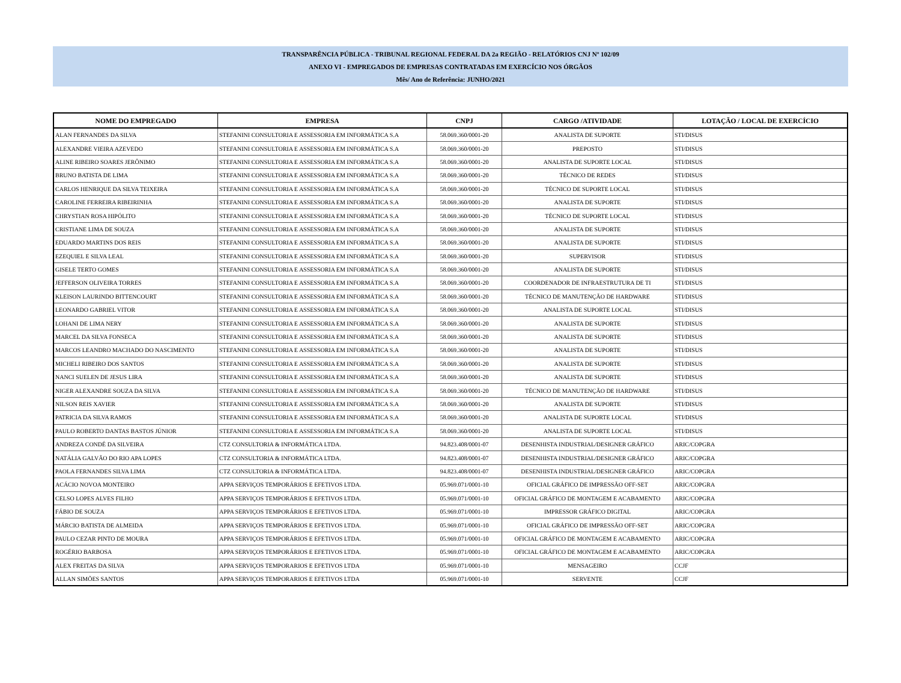TRANSPARÊNCIA PÚBLICA - TRIBUNAL REGIONAL FEDERAL DA 2a REGIÃO - RELATÓRIOS CNJ Nº 102/09
ANEXO VI - EMPREGADOS DE EMPRESAS CONTRATADAS EM EXERCÍCIO NOS ÓRGÃOS
Mês/ Ano de Referência: JUNHO/2021
| NOME DO EMPREGADO | EMPRESA | CNPJ | CARGO /ATIVIDADE | LOTAÇÃO / LOCAL DE EXERCÍCIO |
| --- | --- | --- | --- | --- |
| ALAN FERNANDES DA SILVA | STEFANINI CONSULTORIA E ASSESSORIA EM INFORMÁTICA S.A | 58.069.360/0001-20 | ANALISTA DE SUPORTE | STI/DISUS |
| ALEXANDRE VIEIRA AZEVEDO | STEFANINI CONSULTORIA E ASSESSORIA EM INFORMÁTICA S.A | 58.069.360/0001-20 | PREPOSTO | STI/DISUS |
| ALINE RIBEIRO SOARES JERÔNIMO | STEFANINI CONSULTORIA E ASSESSORIA EM INFORMÁTICA S.A | 58.069.360/0001-20 | ANALISTA DE SUPORTE LOCAL | STI/DISUS |
| BRUNO BATISTA DE LIMA | STEFANINI CONSULTORIA E ASSESSORIA EM INFORMÁTICA S.A | 58.069.360/0001-20 | TÉCNICO DE REDES | STI/DISUS |
| CARLOS HENRIQUE DA SILVA TEIXEIRA | STEFANINI CONSULTORIA E ASSESSORIA EM INFORMÁTICA S.A | 58.069.360/0001-20 | TÉCNICO DE SUPORTE LOCAL | STI/DISUS |
| CAROLINE FERREIRA RIBEIRINHA | STEFANINI CONSULTORIA E ASSESSORIA EM INFORMÁTICA S.A | 58.069.360/0001-20 | ANALISTA DE SUPORTE | STI/DISUS |
| CHRYSTIAN ROSA HIPÓLITO | STEFANINI CONSULTORIA E ASSESSORIA EM INFORMÁTICA S.A | 58.069.360/0001-20 | TÉCNICO DE SUPORTE LOCAL | STI/DISUS |
| CRISTIANE LIMA DE SOUZA | STEFANINI CONSULTORIA E ASSESSORIA EM INFORMÁTICA S.A | 58.069.360/0001-20 | ANALISTA DE SUPORTE | STI/DISUS |
| EDUARDO MARTINS DOS REIS | STEFANINI CONSULTORIA E ASSESSORIA EM INFORMÁTICA S.A | 58.069.360/0001-20 | ANALISTA DE SUPORTE | STI/DISUS |
| EZEQUIEL E SILVA LEAL | STEFANINI CONSULTORIA E ASSESSORIA EM INFORMÁTICA S.A | 58.069.360/0001-20 | SUPERVISOR | STI/DISUS |
| GISELE TERTO GOMES | STEFANINI CONSULTORIA E ASSESSORIA EM INFORMÁTICA S.A | 58.069.360/0001-20 | ANALISTA DE SUPORTE | STI/DISUS |
| JEFFERSON OLIVEIRA TORRES | STEFANINI CONSULTORIA E ASSESSORIA EM INFORMÁTICA S.A | 58.069.360/0001-20 | COORDENADOR DE INFRAESTRUTURA DE TI | STI/DISUS |
| KLEISON LAURINDO BITTENCOURT | STEFANINI CONSULTORIA E ASSESSORIA EM INFORMÁTICA S.A | 58.069.360/0001-20 | TÉCNICO DE MANUTENÇÃO DE HARDWARE | STI/DISUS |
| LEONARDO GABRIEL VITOR | STEFANINI CONSULTORIA E ASSESSORIA EM INFORMÁTICA S.A | 58.069.360/0001-20 | ANALISTA DE SUPORTE LOCAL | STI/DISUS |
| LOHANI DE LIMA NERY | STEFANINI CONSULTORIA E ASSESSORIA EM INFORMÁTICA S.A | 58.069.360/0001-20 | ANALISTA DE SUPORTE | STI/DISUS |
| MARCEL DA SILVA FONSECA | STEFANINI CONSULTORIA E ASSESSORIA EM INFORMÁTICA S.A | 58.069.360/0001-20 | ANALISTA DE SUPORTE | STI/DISUS |
| MARCOS LEANDRO MACHADO DO NASCIMENTO | STEFANINI CONSULTORIA E ASSESSORIA EM INFORMÁTICA S.A | 58.069.360/0001-20 | ANALISTA DE SUPORTE | STI/DISUS |
| MICHELI RIBEIRO DOS SANTOS | STEFANINI CONSULTORIA E ASSESSORIA EM INFORMÁTICA S.A | 58.069.360/0001-20 | ANALISTA DE SUPORTE | STI/DISUS |
| NANCI SUELEN DE JESUS LIRA | STEFANINI CONSULTORIA E ASSESSORIA EM INFORMÁTICA S.A | 58.069.360/0001-20 | ANALISTA DE SUPORTE | STI/DISUS |
| NIGER ALEXANDRE SOUZA DA SILVA | STEFANINI CONSULTORIA E ASSESSORIA EM INFORMÁTICA S.A | 58.069.360/0001-20 | TÉCNICO DE MANUTENÇÃO DE HARDWARE | STI/DISUS |
| NILSON REIS XAVIER | STEFANINI CONSULTORIA E ASSESSORIA EM INFORMÁTICA S.A | 58.069.360/0001-20 | ANALISTA DE SUPORTE | STI/DISUS |
| PATRICIA DA SILVA RAMOS | STEFANINI CONSULTORIA E ASSESSORIA EM INFORMÁTICA S.A | 58.069.360/0001-20 | ANALISTA DE SUPORTE LOCAL | STI/DISUS |
| PAULO ROBERTO DANTAS BASTOS JÚNIOR | STEFANINI CONSULTORIA E ASSESSORIA EM INFORMÁTICA S.A | 58.069.360/0001-20 | ANALISTA DE SUPORTE LOCAL | STI/DISUS |
| ANDREZA CONDÉ DA SILVEIRA | CTZ CONSULTORIA & INFORMÁTICA LTDA. | 94.823.408/0001-07 | DESENHISTA INDUSTRIAL/DESIGNER GRÁFICO | ARIC/COPGRA |
| NATÁLIA GALVÃO DO RIO APA LOPES | CTZ CONSULTORIA & INFORMÁTICA LTDA. | 94.823.408/0001-07 | DESENHISTA INDUSTRIAL/DESIGNER GRÁFICO | ARIC/COPGRA |
| PAOLA FERNANDES SILVA LIMA | CTZ CONSULTORIA & INFORMÁTICA LTDA. | 94.823.408/0001-07 | DESENHISTA INDUSTRIAL/DESIGNER GRÁFICO | ARIC/COPGRA |
| ACÁCIO NOVOA MONTEIRO | APPA SERVIÇOS TEMPORÁRIOS E EFETIVOS LTDA. | 05.969.071/0001-10 | OFICIAL GRÁFICO DE IMPRESSÃO OFF-SET | ARIC/COPGRA |
| CELSO LOPES ALVES FILHO | APPA SERVIÇOS TEMPORÁRIOS E EFETIVOS LTDA. | 05.969.071/0001-10 | OFICIAL GRÁFICO DE MONTAGEM E ACABAMENTO | ARIC/COPGRA |
| FÁBIO DE SOUZA | APPA SERVIÇOS TEMPORÁRIOS E EFETIVOS LTDA. | 05.969.071/0001-10 | IMPRESSOR GRÁFICO DIGITAL | ARIC/COPGRA |
| MÁRCIO BATISTA DE ALMEIDA | APPA SERVIÇOS TEMPORÁRIOS E EFETIVOS LTDA. | 05.969.071/0001-10 | OFICIAL GRÁFICO DE IMPRESSÃO OFF-SET | ARIC/COPGRA |
| PAULO CEZAR PINTO DE MOURA | APPA SERVIÇOS TEMPORÁRIOS E EFETIVOS LTDA. | 05.969.071/0001-10 | OFICIAL GRÁFICO DE MONTAGEM E ACABAMENTO | ARIC/COPGRA |
| ROGÉRIO BARBOSA | APPA SERVIÇOS TEMPORÁRIOS E EFETIVOS LTDA. | 05.969.071/0001-10 | OFICIAL GRÁFICO DE MONTAGEM E ACABAMENTO | ARIC/COPGRA |
| ALEX FREITAS DA SILVA | APPA SERVIÇOS TEMPORARIOS E EFETIVOS LTDA | 05.969.071/0001-10 | MENSAGEIRO | CCJF |
| ALLAN SIMÕES SANTOS | APPA SERVIÇOS TEMPORARIOS E EFETIVOS LTDA | 05.969.071/0001-10 | SERVENTE | CCJF |